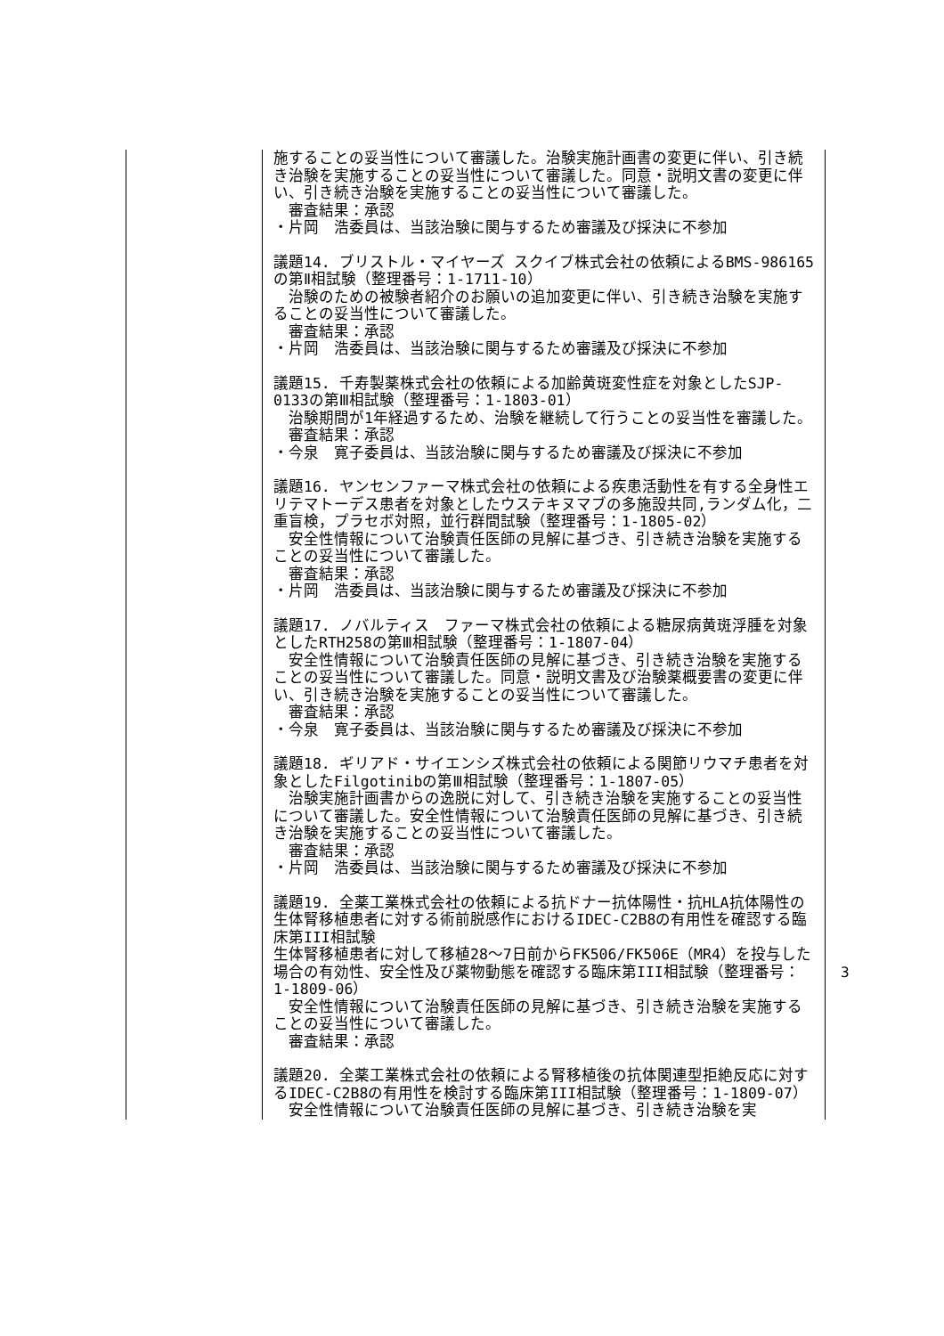| | 施することの妥当性について審議した。治験実施計画書の変更に伴い、引き続き治験を実施することの妥当性について審議した。同意・説明文書の変更に伴い、引き続き治験を実施することの妥当性について審議した。 審査結果：承認 ・片岡 浩委員は、当該治験に関与するため審議及び採決に不参加 議題14. ブリストル・マイヤーズ スクイブ株式会社の依頼によるBMS-986165の第Ⅱ相試験（整理番号：1-1711-10） 治験のための被験者紹介のお願いの追加変更に伴い、引き続き治験を実施することの妥当性について審議した。 審査結果：承認 ・片岡 浩委員は、当該治験に関与するため審議及び採決に不参加 議題15. 千寿製薬株式会社の依頼による加齢黄斑変性症を対象としたSJP-0133の第Ⅲ相試験（整理番号：1-1803-01） 治験期間が1年経過するため、治験を継続して行うことの妥当性を審議した。 審査結果：承認 ・今泉 寛子委員は、当該治験に関与するため審議及び採決に不参加 議題16. ヤンセンファーマ株式会社の依頼による疾患活動性を有する全身性エリテマトーデス患者を対象としたウステキヌマブの多施設共同,ランダム化，二重盲検，プラセボ対照，並行群間試験（整理番号：1-1805-02） 安全性情報について治験責任医師の見解に基づき、引き続き治験を実施することの妥当性について審議した。 審査結果：承認 ・片岡 浩委員は、当該治験に関与するため審議及び採決に不参加 議題17. ノバルティス ファーマ株式会社の依頼による糖尿病黄斑浮腫を対象としたRTH258の第Ⅲ相試験（整理番号：1-1807-04） 安全性情報について治験責任医師の見解に基づき、引き続き治験を実施することの妥当性について審議した。同意・説明文書及び治験薬概要書の変更に伴い、引き続き治験を実施することの妥当性について審議した。 審査結果：承認 ・今泉 寛子委員は、当該治験に関与するため審議及び採決に不参加 議題18. ギリアド・サイエンシズ株式会社の依頼による関節リウマチ患者を対象としたFilgotinibの第Ⅲ相試験（整理番号：1-1807-05） 治験実施計画書からの逸脱に対して、引き続き治験を実施することの妥当性について審議した。安全性情報について治験責任医師の見解に基づき、引き続き治験を実施することの妥当性について審議した。 審査結果：承認 ・片岡 浩委員は、当該治験に関与するため審議及び採決に不参加 議題19. 全薬工業株式会社の依頼による抗ドナー抗体陽性・抗HLA抗体陽性の生体腎移植患者に対する術前脱感作におけるIDEC-C2B8の有用性を確認する臨床第III相試験 生体腎移植患者に対して移植28～7日前からFK506/FK506E（MR4）を投与した場合の有効性、安全性及び薬物動態を確認する臨床第III相試験（整理番号：1-1809-06） 安全性情報について治験責任医師の見解に基づき、引き続き治験を実施することの妥当性について審議した。 審査結果：承認 議題20. 全薬工業株式会社の依頼による腎移植後の抗体関連型拒絶反応に対するIDEC-C2B8の有用性を検討する臨床第III相試験（整理番号：1-1809-07） 安全性情報について治験責任医師の見解に基づき、引き続き治験を実 |
3